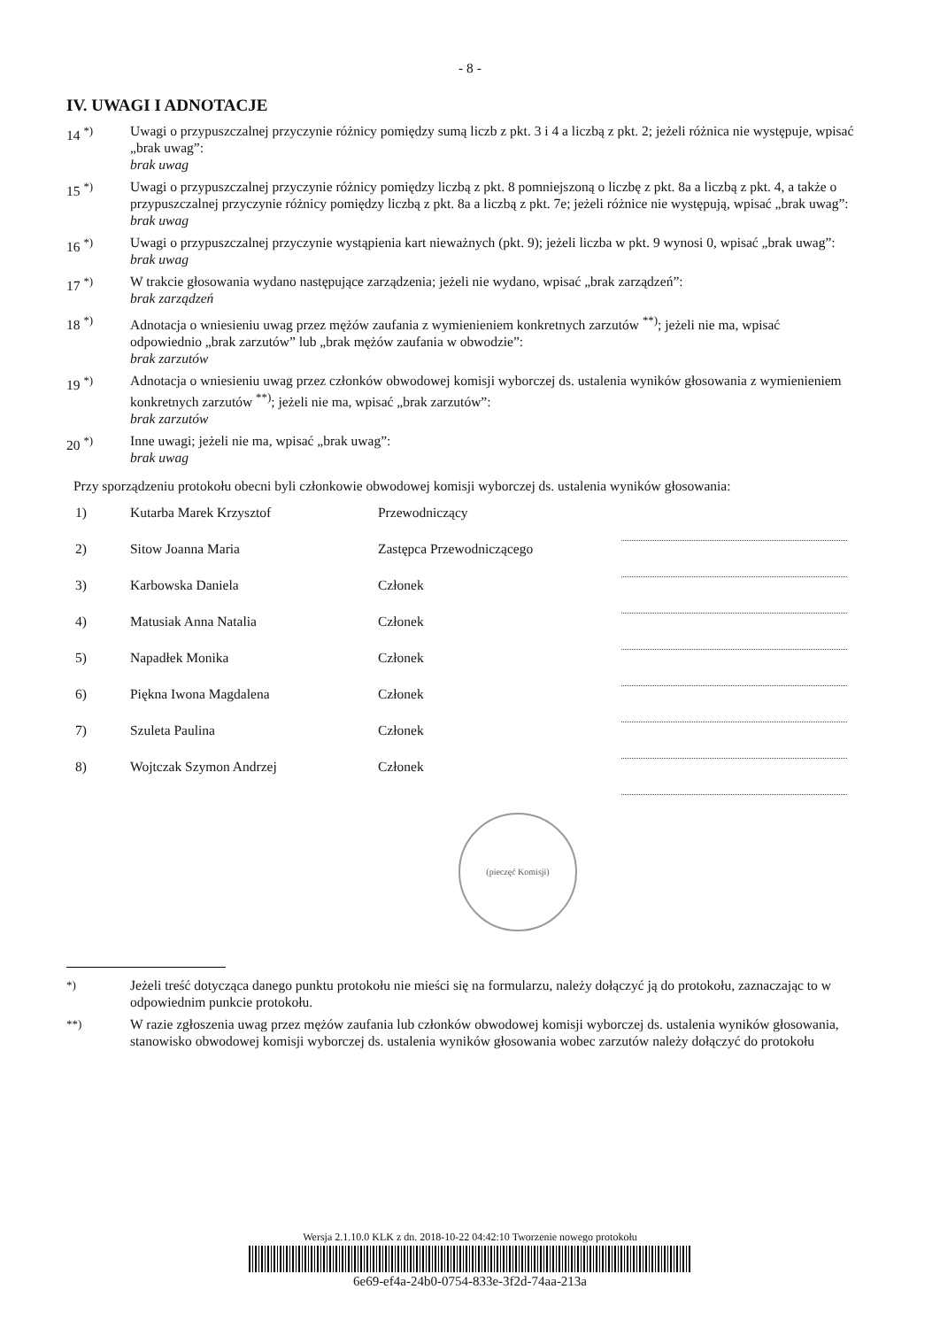- 8 -
IV. UWAGI I ADNOTACJE
14 <sup>*)</sup> Uwagi o przypuszczalnej przyczynie różnicy pomiędzy sumą liczb z pkt. 3 i 4 a liczbą z pkt. 2; jeżeli różnica nie występuje, wpisać „brak uwag”:
brak uwag
15 <sup>*)</sup> Uwagi o przypuszczalnej przyczynie różnicy pomiędzy liczbą z pkt. 8 pomniejszoną o liczbę z pkt. 8a a liczbą z pkt. 4, a także o przypuszczalnej przyczynie różnicy pomiędzy liczbą z pkt. 8a a liczbą z pkt. 7e; jeżeli różnice nie występują, wpisać „brak uwag”:
brak uwag
16 <sup>*)</sup> Uwagi o przypuszczalnej przyczynie wystąpienia kart nieważnych (pkt. 9); jeżeli liczba w pkt. 9 wynosi 0, wpisać „brak uwag”:
brak uwag
17 <sup>*)</sup> W trakcie głosowania wydano następujące zarządzenia; jeżeli nie wydano, wpisać „brak zarządzeń”:
brak zarządzeń
18 <sup>*)</sup> Adnotacja o wniesieniu uwag przez mężów zaufania z wymienieniem konkretnych zarzutów <sup>**)</sup>; jeżeli nie ma, wpisać odpowiednio „brak zarzutów” lub „brak mężów zaufania w obwodzie”:
brak zarzutów
19 <sup>*)</sup> Adnotacja o wniesieniu uwag przez członków obwodowej komisji wyborczej ds. ustalenia wyników głosowania z wymienieniem konkretnych zarzutów <sup>**)</sup>; jeżeli nie ma, wpisać „brak zarzutów”:
brak zarzutów
20 <sup>*)</sup> Inne uwagi; jeżeli nie ma, wpisać „brak uwag”:
brak uwag
Przy sporządzeniu protokołu obecni byli członkowie obwodowej komisji wyborczej ds. ustalenia wyników głosowania:
| 1) | Kutarba Marek Krzysztof | Przewodniczący | |
| 2) | Sitow Joanna Maria | Zastępca Przewodniczącego | |
| 3) | Karbowska Daniela | Członek | |
| 4) | Matusiak Anna Natalia | Członek | |
| 5) | Napadłek Monika | Członek | |
| 6) | Piękna Iwona Magdalena | Członek | |
| 7) | Szuleta Paulina | Członek | |
| 8) | Wojtczak Szymon Andrzej | Członek | |
(pieczęć Komisji)
<sup>*)</sup> Jeżeli treść dotycząca danego punktu protokołu nie mieści się na formularzu, należy dołączyć ją do protokołu, zaznaczając to w odpowiednim punkcie protokołu.
<sup>**)</sup> W razie zgłoszenia uwag przez mężów zaufania lub członków obwodowej komisji wyborczej ds. ustalenia wyników głosowania, stanowisko obwodowej komisji wyborczej ds. ustalenia wyników głosowania wobec zarzutów należy dołączyć do protokołu
Wersja 2.1.10.0 KLK z dn. 2018-10-22 04:42:10 Tworzenie nowego protokołu
6e69-ef4a-24b0-0754-833e-3f2d-74aa-213a